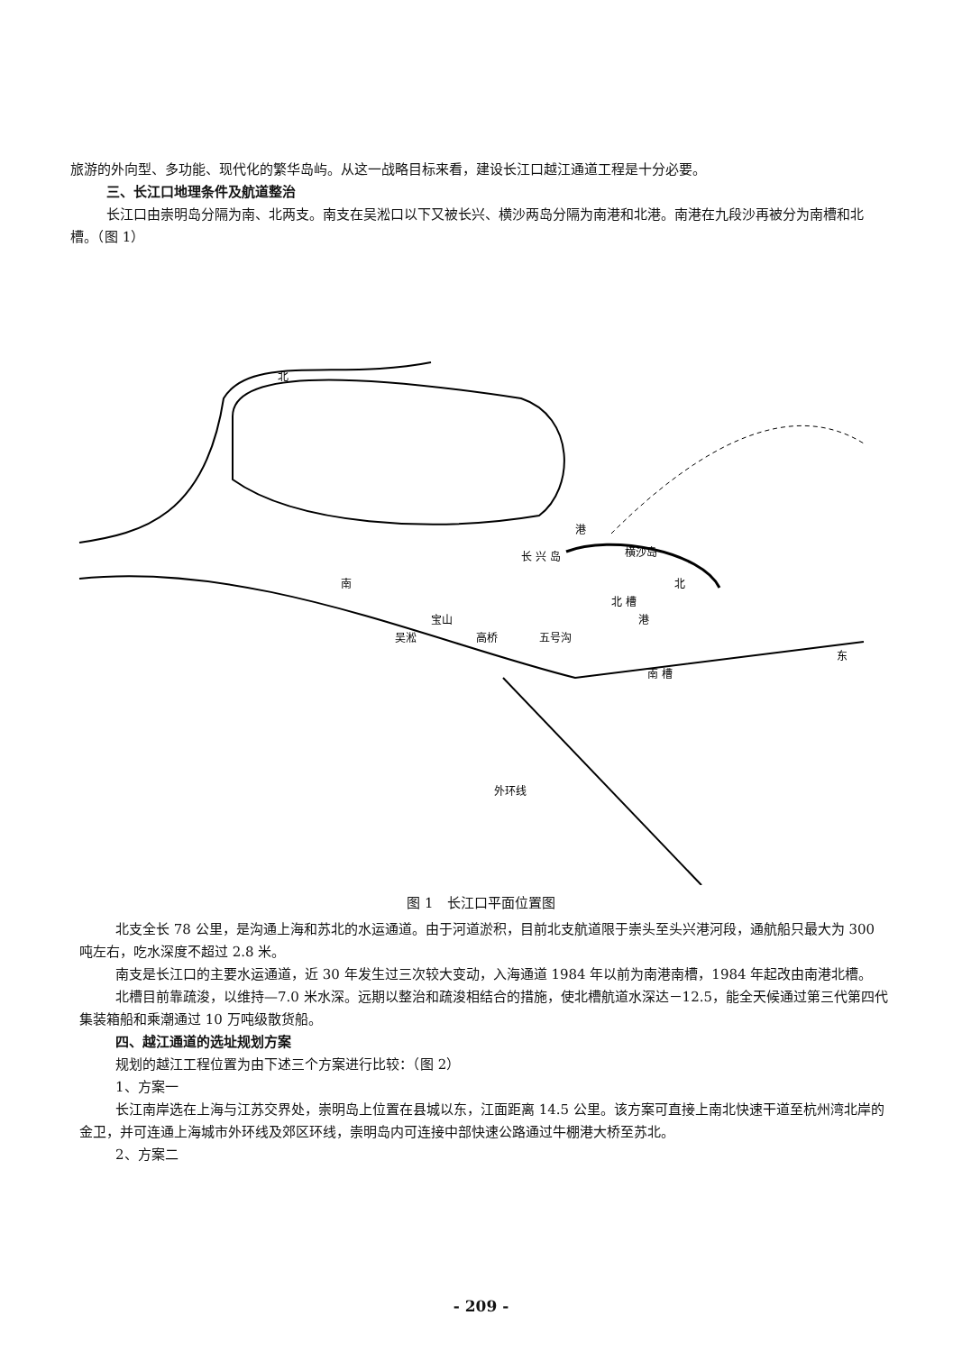旅游的外向型、多功能、现代化的繁华岛屿。从这一战略目标来看，建设长江口越江通道工程是十分必要。
三、长江口地理条件及航道整治
长江口由崇明岛分隔为南、北两支。南支在吴淞口以下又被长兴、横沙两岛分隔为南港和北港。南港在九段沙再被分为南槽和北槽。（图 1）
北
南
港
北
长 兴 岛
横沙岛
宝山
吴淞
高桥
五号沟
南 槽
港
外环线
北 槽
东
图 1　长江口平面位置图
北支全长 78 公里，是沟通上海和苏北的水运通道。由于河道淤积，目前北支航道限于崇头至头兴港河段，通航船只最大为 300 吨左右，吃水深度不超过 2.8 米。
南支是长江口的主要水运通道，近 30 年发生过三次较大变动，入海通道 1984 年以前为南港南槽，1984 年起改由南港北槽。
北槽目前靠疏浚，以维持—7.0 米水深。远期以整治和疏浚相结合的措施，使北槽航道水深达－12.5，能全天候通过第三代第四代集装箱船和乘潮通过 10 万吨级散货船。
四、越江通道的选址规划方案
规划的越江工程位置为由下述三个方案进行比较：（图 2）
1、方案一
长江南岸选在上海与江苏交界处，崇明岛上位置在县城以东，江面距离 14.5 公里。该方案可直接上南北快速干道至杭州湾北岸的金卫，并可连通上海城市外环线及郊区环线，崇明岛内可连接中部快速公路通过牛棚港大桥至苏北。
2、方案二
- 209 -